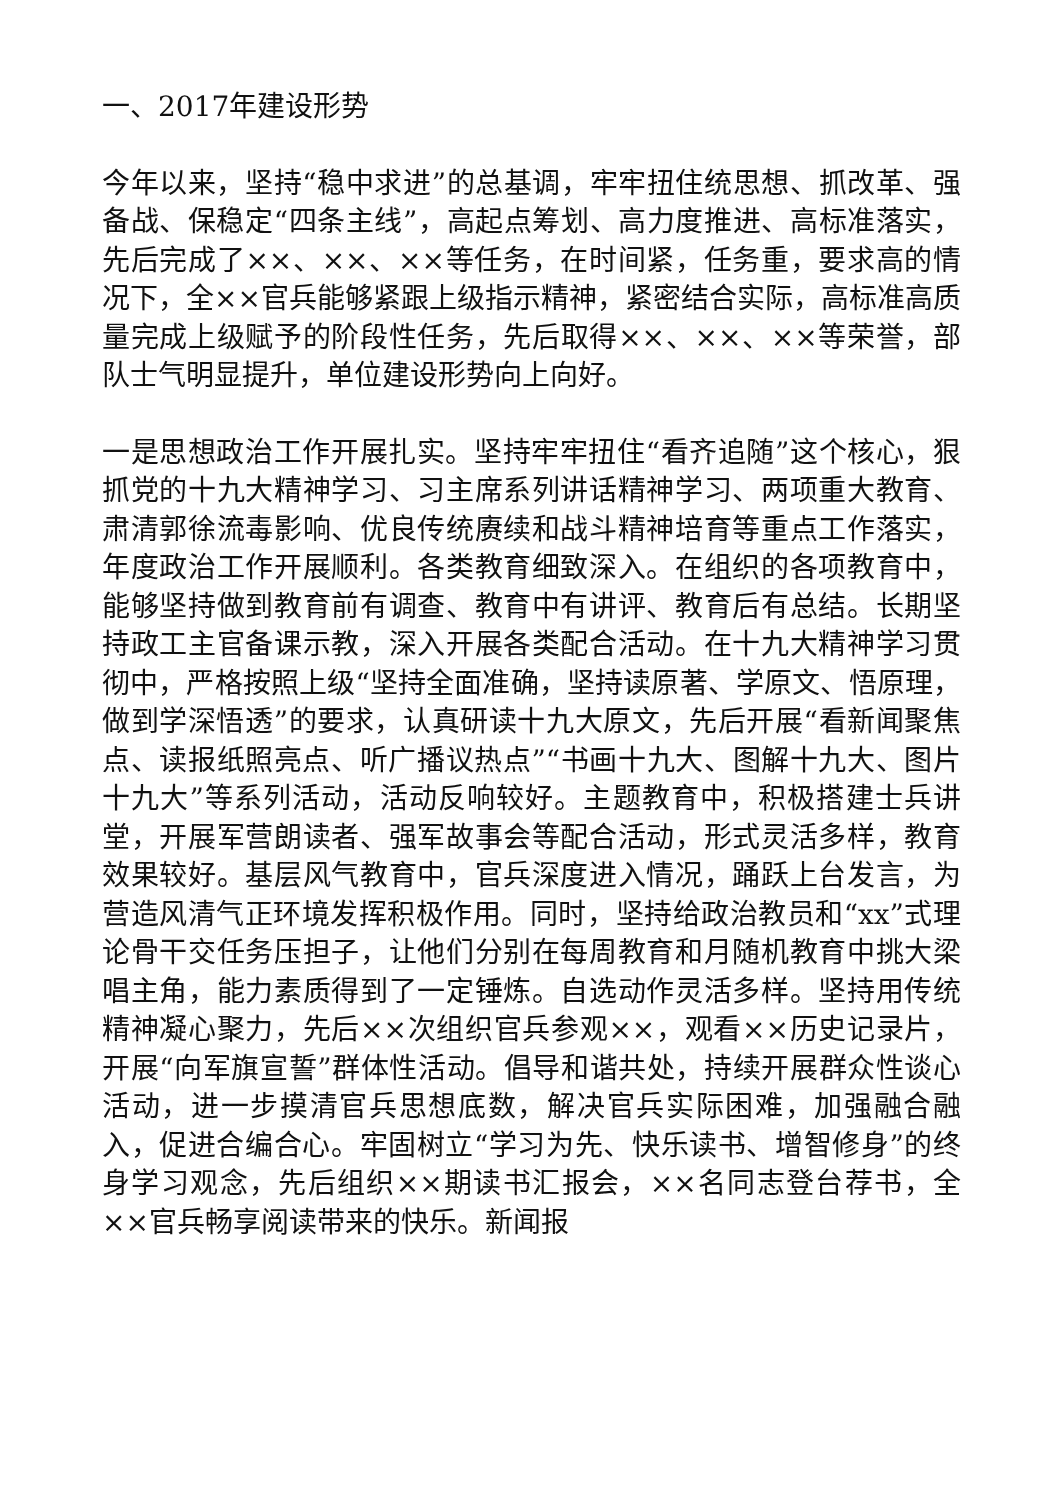一、2017年建设形势
今年以来，坚持“稳中求进”的总基调，牢牢扭住统思想、抓改革、强备战、保稳定“四条主线”，高起点筹划、高力度推进、高标准落实，先后完成了××、××、××等任务，在时间紧，任务重，要求高的情况下，全××官兵能够紧跟上级指示精神，紧密结合实际，高标准高质量完成上级赋予的阶段性任务，先后取得××、××、××等荣誉，部队士气明显提升，单位建设形势向上向好。
一是思想政治工作开展扎实。坚持牢牢扭住“看齐追随”这个核心，狠抓党的十九大精神学习、习主席系列讲话精神学习、两项重大教育、肃清郭徐流毒影响、优良传统赓续和战斗精神培育等重点工作落实，年度政治工作开展顺利。各类教育细致深入。在组织的各项教育中，能够坚持做到教育前有调查、教育中有讲评、教育后有总结。长期坚持政工主官备课示教，深入开展各类配合活动。在十九大精神学习贯彻中，严格按照上级“坚持全面准确，坚持读原著、学原文、悟原理，做到学深悟透”的要求，认真研读十九大原文，先后开展“看新闻聚焦点、读报纸照亮点、听广播议热点”“书画十九大、图解十九大、图片十九大”等系列活动，活动反响较好。主题教育中，积极搭建士兵讲堂，开展军营朗读者、强军故事会等配合活动，形式灵活多样，教育效果较好。基层风气教育中，官兵深度进入情况，踊跃上台发言，为营造风清气正环境发挥积极作用。同时，坚持给政治教员和“xx”式理论骨干交任务压担子，让他们分别在每周教育和月随机教育中挑大梁唱主角，能力素质得到了一定锤炼。自选动作灵活多样。坚持用传统精神凝心聚力，先后××次组织官兵参观××，观看××历史记录片，开展“向军旗宣誓”群体性活动。倡导和谐共处，持续开展群众性谈心活动，进一步摸清官兵思想底数，解决官兵实际困难，加强融合融入，促进合编合心。牢固树立“学习为先、快乐读书、增智修身”的终身学习观念，先后组织××期读书汇报会，××名同志登台荐书，全××官兵畅享阅读带来的快乐。新闻报